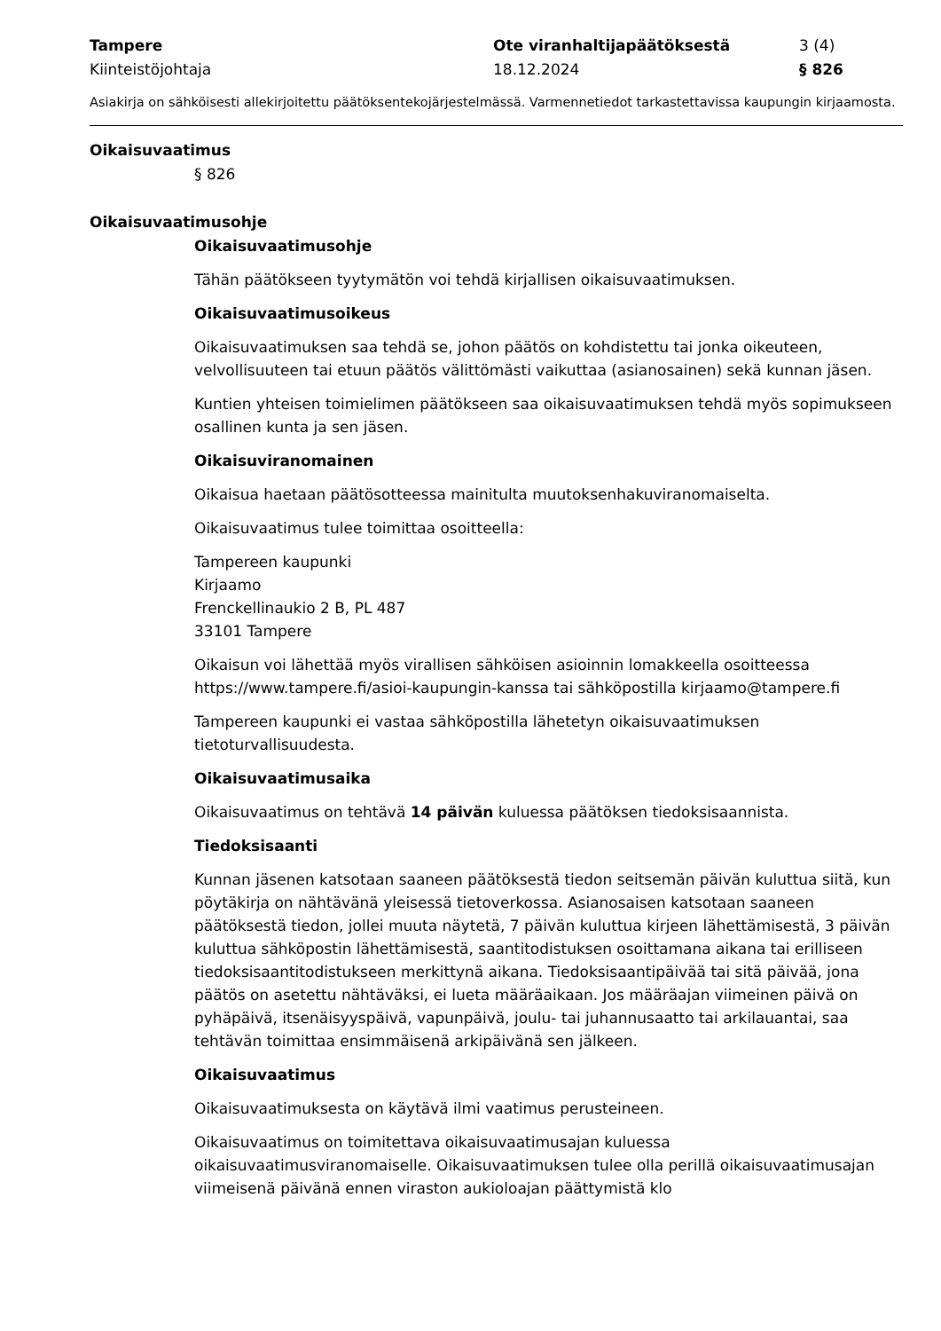Tampere
Kiinteistöjohtaja
Ote viranhaltijapäätöksestä
18.12.2024
3 (4)
§ 826
Asiakirja on sähköisesti allekirjoitettu päätöksentekojärjestelmässä. Varmennetiedot tarkastettavissa kaupungin kirjaamosta.
Oikaisuvaatimus
§ 826
Oikaisuvaatimusohje
Oikaisuvaatimusohje
Tähän päätökseen tyytymätön voi tehdä kirjallisen oikaisuvaatimuksen.
Oikaisuvaatimusoikeus
Oikaisuvaatimuksen saa tehdä se, johon päätös on kohdistettu tai jonka oikeuteen, velvollisuuteen tai etuun päätös välittömästi vaikuttaa (asianosainen) sekä kunnan jäsen.
Kuntien yhteisen toimielimen päätökseen saa oikaisuvaatimuksen tehdä myös sopimukseen osallinen kunta ja sen jäsen.
Oikaisuviranomainen
Oikaisua haetaan päätösotteessa mainitulta muutoksenhakuviranomaiselta.
Oikaisuvaatimus tulee toimittaa osoitteella:
Tampereen kaupunki
Kirjaamo
Frenckellinaukio 2 B, PL 487
33101 Tampere
Oikaisun voi lähettää myös virallisen sähköisen asioinnin lomakkeella osoitteessa https://www.tampere.fi/asioi-kaupungin-kanssa tai sähköpostilla kirjaamo@tampere.fi
Tampereen kaupunki ei vastaa sähköpostilla lähetetyn oikaisuvaatimuksen tietoturvallisuudesta.
Oikaisuvaatimusaika
Oikaisuvaatimus on tehtävä 14 päivän kuluessa päätöksen tiedoksisaannista.
Tiedoksisaanti
Kunnan jäsenen katsotaan saaneen päätöksestä tiedon seitsemän päivän kuluttua siitä, kun pöytäkirja on nähtävänä yleisessä tietoverkossa. Asianosaisen katsotaan saaneen päätöksestä tiedon, jollei muuta näytetä, 7 päivän kuluttua kirjeen lähettämisestä, 3 päivän kuluttua sähköpostin lähettämisestä, saantitodistuksen osoittamana aikana tai erilliseen tiedoksisaantitodistukseen merkittynä aikana. Tiedoksisaantipäivää tai sitä päivää, jona päätös on asetettu nähtäväksi, ei lueta määräaikaan. Jos määräajan viimeinen päivä on pyhäpäivä, itsenäisyyspäivä, vapunpäivä, joulu- tai juhannusaatto tai arkilauantai, saa tehtävän toimittaa ensimmäisenä arkipäivänä sen jälkeen.
Oikaisuvaatimus
Oikaisuvaatimuksesta on käytävä ilmi vaatimus perusteineen.
Oikaisuvaatimus on toimitettava oikaisuvaatimusajan kuluessa oikaisuvaatimusviranomaiselle. Oikaisuvaatimuksen tulee olla perillä oikaisuvaatimusajan viimeisenä päivänä ennen viraston aukioloajan päättymistä klo